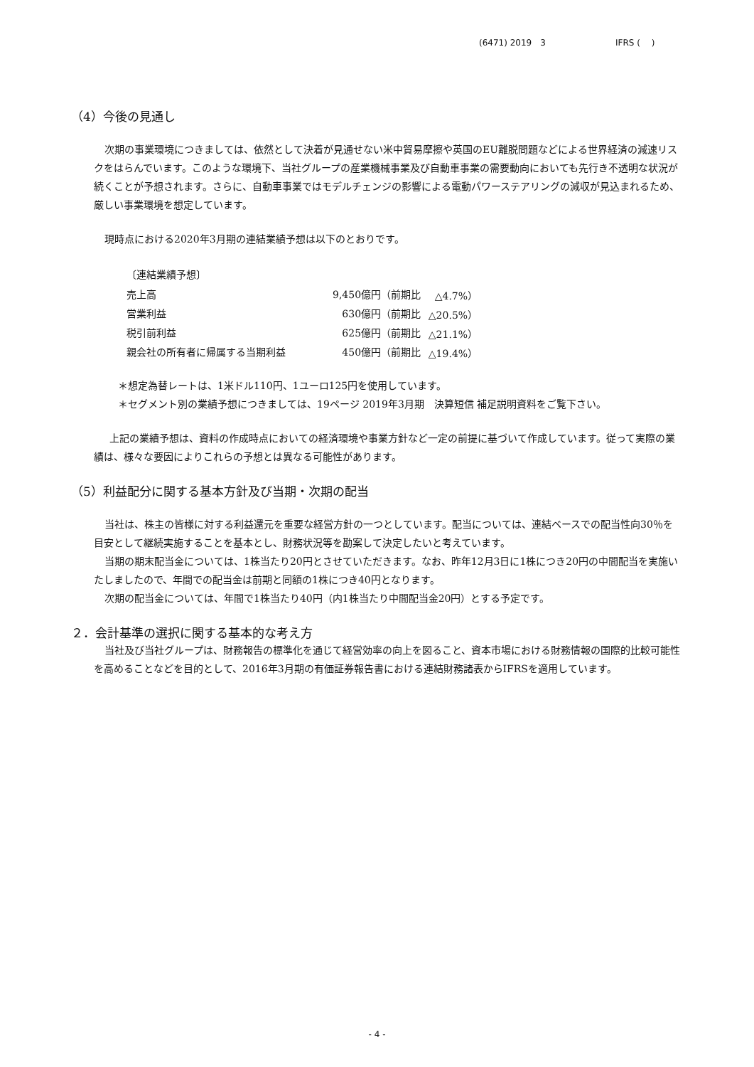(6471) 2019　3 IFRS (　 )
（4）今後の見通し
次期の事業環境につきましては、依然として決着が見通せない米中貿易摩擦や英国のEU離脱問題などによる世界経済の減速リスクをはらんでいます。このような環境下、当社グループの産業機械事業及び自動車事業の需要動向においても先行き不透明な状況が続くことが予想されます。さらに、自動車事業ではモデルチェンジの影響による電動パワーステアリングの減収が見込まれるため、厳しい事業環境を想定しています。
現時点における2020年3月期の連結業績予想は以下のとおりです。
〔連結業績予想〕
| 売上高 | 9,450億円 | （前期比 | △4.7%） |
| 営業利益 | 630億円 | （前期比 | △20.5%） |
| 税引前利益 | 625億円 | （前期比 | △21.1%） |
| 親会社の所有者に帰属する当期利益 | 450億円 | （前期比 | △19.4%） |
＊想定為替レートは、1米ドル110円、1ユーロ125円を使用しています。
＊セグメント別の業績予想につきましては、19ページ 2019年3月期　決算短信 補足説明資料をご覧下さい。
上記の業績予想は、資料の作成時点においての経済環境や事業方針など一定の前提に基づいて作成しています。従って実際の業績は、様々な要因によりこれらの予想とは異なる可能性があります。
（5）利益配分に関する基本方針及び当期・次期の配当
当社は、株主の皆様に対する利益還元を重要な経営方針の一つとしています。配当については、連結ベースでの配当性向30％を目安として継続実施することを基本とし、財務状況等を勘案して決定したいと考えています。
当期の期末配当金については、1株当たり20円とさせていただきます。なお、昨年12月3日に1株につき20円の中間配当を実施いたしましたので、年間での配当金は前期と同額の1株につき40円となります。
次期の配当金については、年間で1株当たり40円（内1株当たり中間配当金20円）とする予定です。
２．会計基準の選択に関する基本的な考え方
当社及び当社グループは、財務報告の標準化を通じて経営効率の向上を図ること、資本市場における財務情報の国際的比較可能性を高めることなどを目的として、2016年3月期の有価証券報告書における連結財務諸表からIFRSを適用しています。
- 4 -